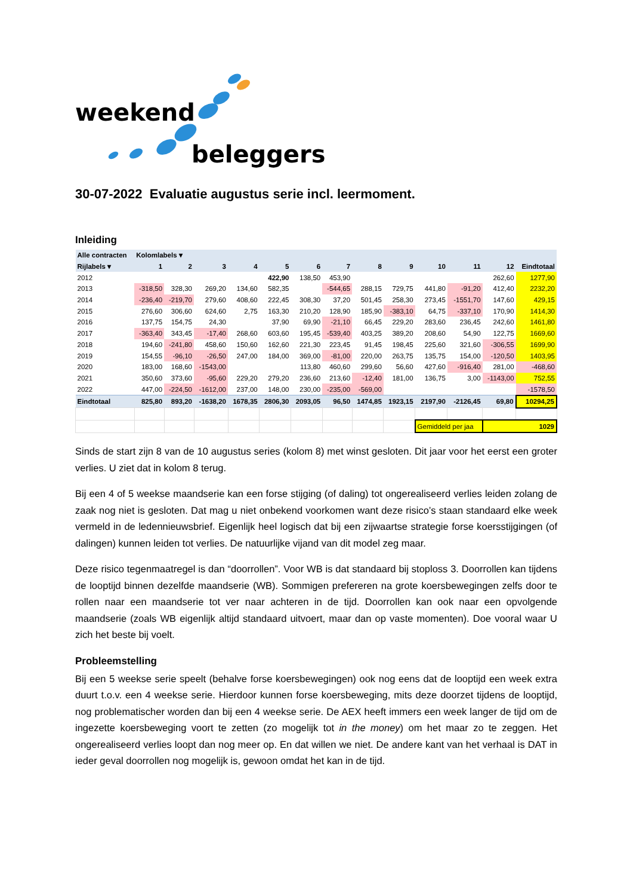weekend
beleggers
30-07-2022 Evaluatie augustus serie incl. leermoment.
Inleiding
| Alle contracten | Kolomlabels ▾ | | | | | | | | | | | | |
| --- | --- | --- | --- | --- | --- | --- | --- | --- | --- | --- | --- | --- | --- |
| Rijlabels ▾ | 1 | 2 | 3 | 4 | 5 | 6 | 7 | 8 | 9 | 10 | 11 | 12 | Eindtotaal |
| 2012 | | | | | 422,90 | 138,50 | 453,90 | | | | | 262,60 | 1277,90 |
| 2013 | -318,50 | 328,30 | 269,20 | 134,60 | 582,35 | | -544,65 | 288,15 | 729,75 | 441,80 | -91,20 | 412,40 | 2232,20 |
| 2014 | -236,40 | -219,70 | 279,60 | 408,60 | 222,45 | 308,30 | 37,20 | 501,45 | 258,30 | 273,45 | -1551,70 | 147,60 | 429,15 |
| 2015 | 276,60 | 306,60 | 624,60 | 2,75 | 163,30 | 210,20 | 128,90 | 185,90 | -383,10 | 64,75 | -337,10 | 170,90 | 1414,30 |
| 2016 | 137,75 | 154,75 | 24,30 | | 37,90 | 69,90 | -21,10 | 66,45 | 229,20 | 283,60 | 236,45 | 242,60 | 1461,80 |
| 2017 | -363,40 | 343,45 | -17,40 | 268,60 | 603,60 | 195,45 | -539,40 | 403,25 | 389,20 | 208,60 | 54,90 | 122,75 | 1669,60 |
| 2018 | 194,60 | -241,80 | 458,60 | 150,60 | 162,60 | 221,30 | 223,45 | 91,45 | 198,45 | 225,60 | 321,60 | -306,55 | 1699,90 |
| 2019 | 154,55 | -96,10 | -26,50 | 247,00 | 184,00 | 369,00 | -81,00 | 220,00 | 263,75 | 135,75 | 154,00 | -120,50 | 1403,95 |
| 2020 | 183,00 | 168,60 | -1543,00 | | | 113,80 | 460,60 | 299,60 | 56,60 | 427,60 | -916,40 | 281,00 | -468,60 |
| 2021 | 350,60 | 373,60 | -95,60 | 229,20 | 279,20 | 236,60 | 213,60 | -12,40 | 181,00 | 136,75 | 3,00 | -1143,00 | 752,55 |
| 2022 | 447,00 | -224,50 | -1612,00 | 237,00 | 148,00 | 230,00 | -235,00 | -569,00 | | | | | -1578,50 |
| Eindtotaal | 825,80 | 893,20 | -1638,20 | 1678,35 | 2806,30 | 2093,05 | 96,50 | 1474,85 | 1923,15 | 2197,90 | -2126,45 | 69,80 | 10294,25 |
| | | | | | | | | | | Gemiddeld per jaa | | 1029 | |
Sinds de start zijn 8 van de 10 augustus series (kolom 8) met winst gesloten. Dit jaar voor het eerst een groter verlies. U ziet dat in kolom 8 terug.
Bij een 4 of 5 weekse maandserie kan een forse stijging (of daling) tot ongerealiseerd verlies leiden zolang de zaak nog niet is gesloten. Dat mag u niet onbekend voorkomen want deze risico’s staan standaard elke week vermeld in de ledennieuwsbrief. Eigenlijk heel logisch dat bij een zijwaartse strategie forse koersstijgingen (of dalingen) kunnen leiden tot verlies. De natuurlijke vijand van dit model zeg maar.
Deze risico tegenmaatregel is dan “doorrollen”. Voor WB is dat standaard bij stoploss 3. Doorrollen kan tijdens de looptijd binnen dezelfde maandserie (WB). Sommigen prefereren na grote koersbewegingen zelfs door te rollen naar een maandserie tot ver naar achteren in de tijd. Doorrollen kan ook naar een opvolgende maandserie (zoals WB eigenlijk altijd standaard uitvoert, maar dan op vaste momenten). Doe vooral waar U zich het beste bij voelt.
Probleemstelling
Bij een 5 weekse serie speelt (behalve forse koersbewegingen) ook nog eens dat de looptijd een week extra duurt t.o.v. een 4 weekse serie. Hierdoor kunnen forse koersbeweging, mits deze doorzet tijdens de looptijd, nog problematischer worden dan bij een 4 weekse serie. De AEX heeft immers een week langer de tijd om de ingezette koersbeweging voort te zetten (zo mogelijk tot in the money) om het maar zo te zeggen. Het ongerealiseerd verlies loopt dan nog meer op. En dat willen we niet. De andere kant van het verhaal is DAT in ieder geval doorrollen nog mogelijk is, gewoon omdat het kan in de tijd.